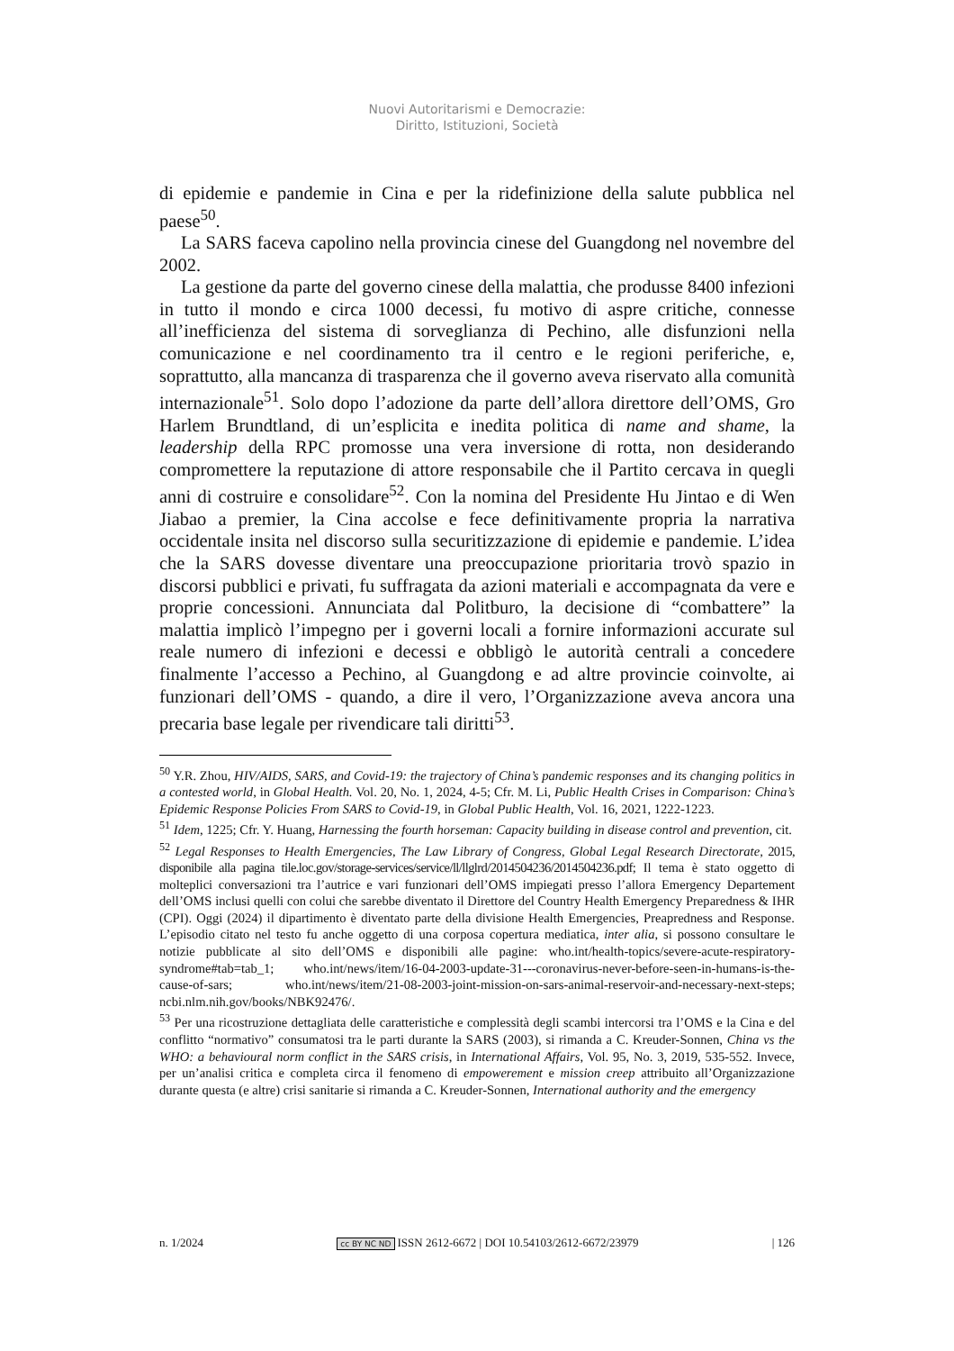Nuovi Autoritarismi e Democrazie:
Diritto, Istituzioni, Società
di epidemie e pandemie in Cina e per la ridefinizione della salute pubblica nel paese<sup>50</sup>.
La SARS faceva capolino nella provincia cinese del Guangdong nel novembre del 2002.
La gestione da parte del governo cinese della malattia, che produsse 8400 infezioni in tutto il mondo e circa 1000 decessi, fu motivo di aspre critiche, connesse all’inefficienza del sistema di sorveglianza di Pechino, alle disfunzioni nella comunicazione e nel coordinamento tra il centro e le regioni periferiche, e, soprattutto, alla mancanza di trasparenza che il governo aveva riservato alla comunità internazionale<sup>51</sup>. Solo dopo l’adozione da parte dell’allora direttore dell’OMS, Gro Harlem Brundtland, di un’esplicita e inedita politica di name and shame, la leadership della RPC promosse una vera inversione di rotta, non desiderando compromettere la reputazione di attore responsabile che il Partito cercava in quegli anni di costruire e consolidare<sup>52</sup>. Con la nomina del Presidente Hu Jintao e di Wen Jiabao a premier, la Cina accolse e fece definitivamente propria la narrativa occidentale insita nel discorso sulla securitizzazione di epidemie e pandemie. L’idea che la SARS dovesse diventare una preoccupazione prioritaria trovò spazio in discorsi pubblici e privati, fu suffragata da azioni materiali e accompagnata da vere e proprie concessioni. Annunciata dal Politburo, la decisione di “combattere” la malattia implicò l’impegno per i governi locali a fornire informazioni accurate sul reale numero di infezioni e decessi e obbligò le autorità centrali a concedere finalmente l’accesso a Pechino, al Guangdong e ad altre provincie coinvolte, ai funzionari dell’OMS - quando, a dire il vero, l’Organizzazione aveva ancora una precaria base legale per rivendicare tali diritti<sup>53</sup>.
<sup>50</sup> Y.R. Zhou, HIV/AIDS, SARS, and Covid-19: the trajectory of China’s pandemic responses and its changing politics in a contested world, in Global Health. Vol. 20, No. 1, 2024, 4-5; Cfr. M. Li, Public Health Crises in Comparison: China’s Epidemic Response Policies From SARS to Covid-19, in Global Public Health, Vol. 16, 2021, 1222-1223.
<sup>51</sup> Idem, 1225; Cfr. Y. Huang, Harnessing the fourth horseman: Capacity building in disease control and prevention, cit.
<sup>52</sup> Legal Responses to Health Emergencies, The Law Library of Congress, Global Legal Research Directorate, 2015, disponibile alla pagina tile.loc.gov/storage-services/service/ll/llglrd/2014504236/2014504236.pdf; Il tema è stato oggetto di molteplici conversazioni tra l’autrice e vari funzionari dell’OMS impiegati presso l’allora Emergency Departement dell’OMS inclusi quelli con colui che sarebbe diventato il Direttore del Country Health Emergency Preparedness & IHR (CPI). Oggi (2024) il dipartimento è diventato parte della divisione Health Emergencies, Preapredness and Response. L’episodio citato nel testo fu anche oggetto di una corposa copertura mediatica, inter alia, si possono consultare le notizie pubblicate al sito dell’OMS e disponibili alle pagine: who.int/health-topics/severe-acute-respiratory-syndrome#tab=tab_1; who.int/news/item/16-04-2003-update-31---coronavirus-never-before-seen-in-humans-is-the-cause-of-sars; who.int/news/item/21-08-2003-joint-mission-on-sars-animal-reservoir-and-necessary-next-steps; ncbi.nlm.nih.gov/books/NBK92476/.
<sup>53</sup> Per una ricostruzione dettagliata delle caratteristiche e complessità degli scambi intercorsi tra l’OMS e la Cina e del conflitto “normativo” consumatosi tra le parti durante la SARS (2003), si rimanda a C. Kreuder-Sonnen, China vs the WHO: a behavioural norm conflict in the SARS crisis, in International Affairs, Vol. 95, No. 3, 2019, 535-552. Invece, per un’analisi critica e completa circa il fenomeno di empowerement e mission creep attribuito all’Organizzazione durante questa (e altre) crisi sanitarie si rimanda a C. Kreuder-Sonnen, International authority and the emergency
n. 1/2024 cc BY NC ND ISSN 2612-6672 | DOI 10.54103/2612-6672/23979 | 126